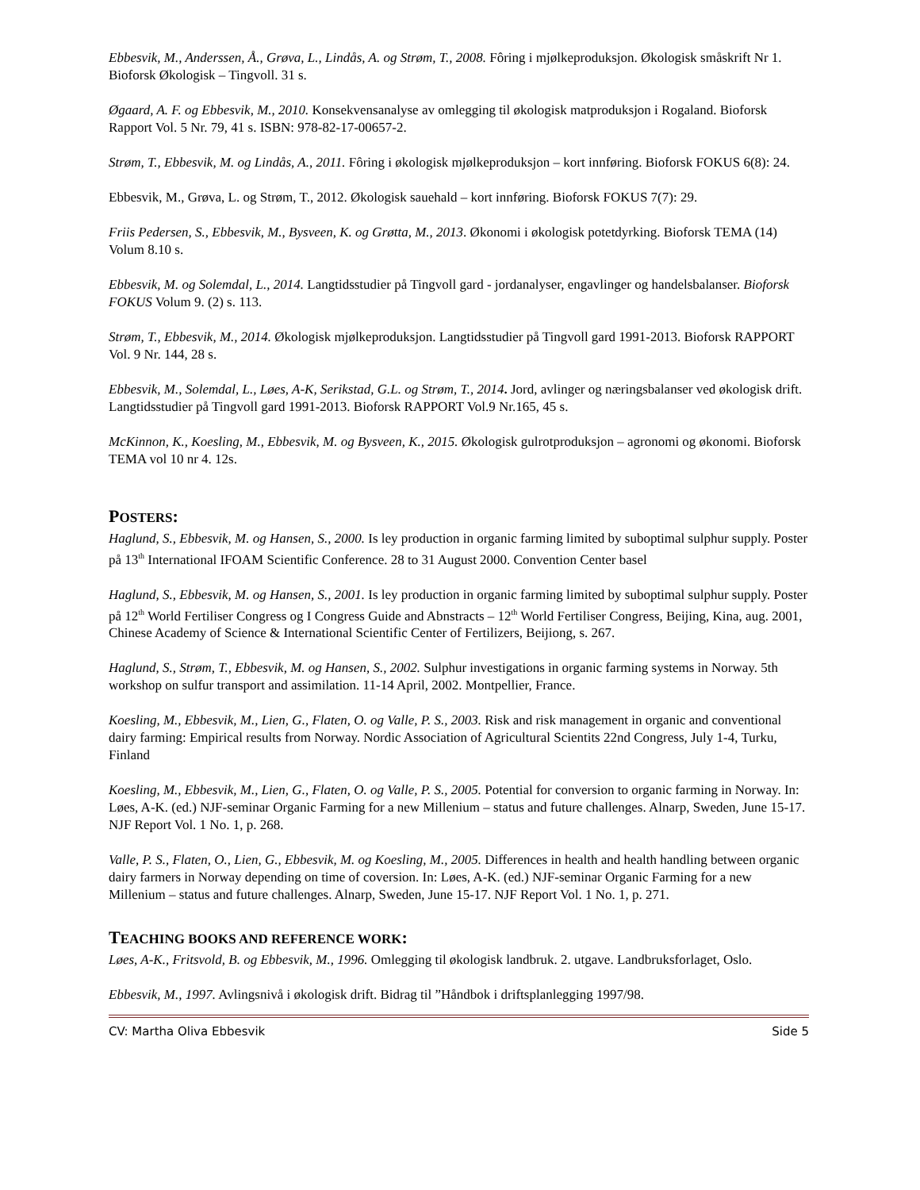Ebbesvik, M., Anderssen, Å., Grøva, L., Lindås, A. og Strøm, T., 2008. Fôring i mjølkeproduksjon. Økologisk småskrift Nr 1. Bioforsk Økologisk – Tingvoll. 31 s.
Øgaard, A. F. og Ebbesvik, M., 2010. Konsekvensanalyse av omlegging til økologisk matproduksjon i Rogaland. Bioforsk Rapport Vol. 5 Nr. 79, 41 s. ISBN: 978-82-17-00657-2.
Strøm, T., Ebbesvik, M. og Lindås, A., 2011. Fôring i økologisk mjølkeproduksjon – kort innføring. Bioforsk FOKUS 6(8): 24.
Ebbesvik, M., Grøva, L. og Strøm, T., 2012. Økologisk sauehald – kort innføring. Bioforsk FOKUS 7(7): 29.
Friis Pedersen, S., Ebbesvik, M., Bysveen, K. og Grøtta, M., 2013. Økonomi i økologisk potetdyrking. Bioforsk TEMA (14) Volum 8.10 s.
Ebbesvik, M. og Solemdal, L., 2014. Langtidsstudier på Tingvoll gard - jordanalyser, engavlinger og handelsbalanser. Bioforsk FOKUS Volum 9. (2) s. 113.
Strøm, T., Ebbesvik, M., 2014. Økologisk mjølkeproduksjon. Langtidsstudier på Tingvoll gard 1991-2013. Bioforsk RAPPORT Vol. 9 Nr. 144, 28 s.
Ebbesvik, M., Solemdal, L., Løes, A-K, Serikstad, G.L. og Strøm, T., 2014. Jord, avlinger og næringsbalanser ved økologisk drift. Langtidsstudier på Tingvoll gard 1991-2013. Bioforsk RAPPORT Vol.9 Nr.165, 45 s.
McKinnon, K., Koesling, M., Ebbesvik, M. og Bysveen, K., 2015. Økologisk gulrotproduksjon – agronomi og økonomi. Bioforsk TEMA vol 10 nr 4. 12s.
POSTERS:
Haglund, S., Ebbesvik, M. og Hansen, S., 2000. Is ley production in organic farming limited by suboptimal sulphur supply. Poster på 13<sup>th</sup> International IFOAM Scientific Conference. 28 to 31 August 2000. Convention Center basel
Haglund, S., Ebbesvik, M. og Hansen, S., 2001. Is ley production in organic farming limited by suboptimal sulphur supply. Poster på 12<sup>th</sup> World Fertiliser Congress og I Congress Guide and Abnstracts – 12<sup>th</sup> World Fertiliser Congress, Beijing, Kina, aug. 2001, Chinese Academy of Science & International Scientific Center of Fertilizers, Beijiong, s. 267.
Haglund, S., Strøm, T., Ebbesvik, M. og Hansen, S., 2002. Sulphur investigations in organic farming systems in Norway. 5th workshop on sulfur transport and assimilation. 11-14 April, 2002. Montpellier, France.
Koesling, M., Ebbesvik, M., Lien, G., Flaten, O. og Valle, P. S., 2003. Risk and risk management in organic and conventional dairy farming: Empirical results from Norway. Nordic Association of Agricultural Scientits 22nd Congress, July 1-4, Turku, Finland
Koesling, M., Ebbesvik, M., Lien, G., Flaten, O. og Valle, P. S., 2005. Potential for conversion to organic farming in Norway. In: Løes, A-K. (ed.) NJF-seminar Organic Farming for a new Millenium – status and future challenges. Alnarp, Sweden, June 15-17. NJF Report Vol. 1 No. 1, p. 268.
Valle, P. S., Flaten, O., Lien, G., Ebbesvik, M. og Koesling, M., 2005. Differences in health and health handling between organic dairy farmers in Norway depending on time of coversion. In: Løes, A-K. (ed.) NJF-seminar Organic Farming for a new Millenium – status and future challenges. Alnarp, Sweden, June 15-17. NJF Report Vol. 1 No. 1, p. 271.
TEACHING BOOKS AND REFERENCE WORK:
Løes, A-K., Fritsvold, B. og Ebbesvik, M., 1996. Omlegging til økologisk landbruk. 2. utgave. Landbruksforlaget, Oslo.
Ebbesvik, M., 1997. Avlingsnivå i økologisk drift. Bidrag til ”Håndbok i driftsplanlegging 1997/98.
CV: Martha Oliva Ebbesvik Side 5